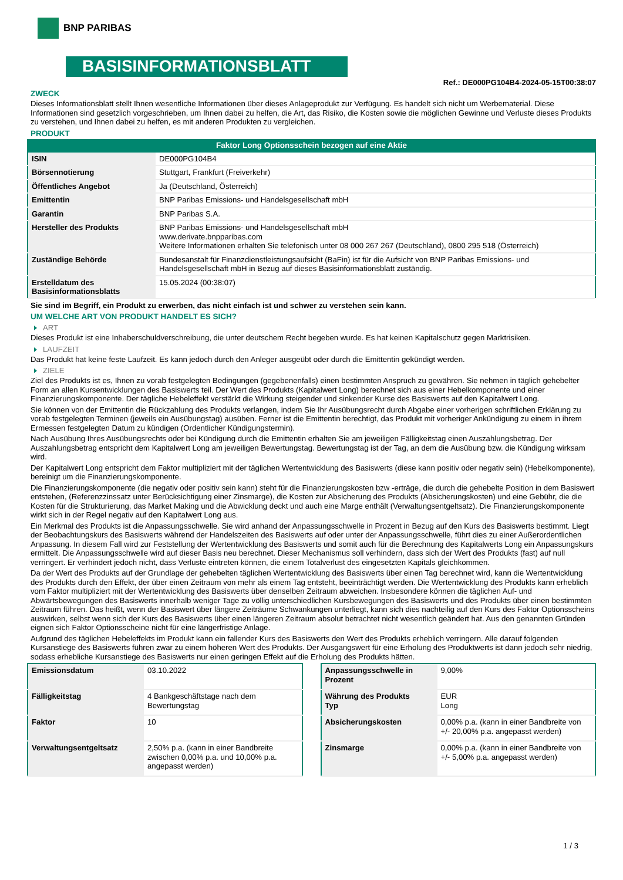BNP PARIBAS
BASISINFORMATIONSBLATT
Ref.: DE000PG104B4-2024-05-15T00:38:07
ZWECK
Dieses Informationsblatt stellt Ihnen wesentliche Informationen über dieses Anlageprodukt zur Verfügung. Es handelt sich nicht um Werbematerial. Diese Informationen sind gesetzlich vorgeschrieben, um Ihnen dabei zu helfen, die Art, das Risiko, die Kosten sowie die möglichen Gewinne und Verluste dieses Produkts zu verstehen, und Ihnen dabei zu helfen, es mit anderen Produkten zu vergleichen.
PRODUKT
Faktor Long Optionsschein bezogen auf eine Aktie
| ISIN | DE000PG104B4 |
| Börsennotierung | Stuttgart, Frankfurt (Freiverkehr) |
| Öffentliches Angebot | Ja (Deutschland, Österreich) |
| Emittentin | BNP Paribas Emissions- und Handelsgesellschaft mbH |
| Garantin | BNP Paribas S.A. |
| Hersteller des Produkts | BNP Paribas Emissions- und Handelsgesellschaft mbH www.derivate.bnpparibas.com Weitere Informationen erhalten Sie telefonisch unter 08 000 267 267 (Deutschland), 0800 295 518 (Österreich) |
| Zuständige Behörde | Bundesanstalt für Finanzdienstleistungsaufsicht (BaFin) ist für die Aufsicht von BNP Paribas Emissions- und Handelsgesellschaft mbH in Bezug auf dieses Basisinformationsblatt zuständig. |
| Erstelldatum des Basisinformationsblatts | 15.05.2024 (00:38:07) |
Sie sind im Begriff, ein Produkt zu erwerben, das nicht einfach ist und schwer zu verstehen sein kann.
UM WELCHE ART VON PRODUKT HANDELT ES SICH?
ART
Dieses Produkt ist eine Inhaberschuldverschreibung, die unter deutschem Recht begeben wurde. Es hat keinen Kapitalschutz gegen Marktrisiken.
LAUFZEIT
Das Produkt hat keine feste Laufzeit. Es kann jedoch durch den Anleger ausgeübt oder durch die Emittentin gekündigt werden.
ZIELE
Ziel des Produkts ist es, Ihnen zu vorab festgelegten Bedingungen (gegebenenfalls) einen bestimmten Anspruch zu gewähren. Sie nehmen in täglich gehebelter Form an allen Kursentwicklungen des Basiswerts teil. Der Wert des Produkts (Kapitalwert Long) berechnet sich aus einer Hebelkomponente und einer Finanzierungskomponente. Der tägliche Hebeleffekt verstärkt die Wirkung steigender und sinkender Kurse des Basiswerts auf den Kapitalwert Long.
Sie können von der Emittentin die Rückzahlung des Produkts verlangen, indem Sie Ihr Ausübungsrecht durch Abgabe einer vorherigen schriftlichen Erklärung zu vorab festgelegten Terminen (jeweils ein Ausübungstag) ausüben. Ferner ist die Emittentin berechtigt, das Produkt mit vorheriger Ankündigung zu einem in ihrem Ermessen festgelegten Datum zu kündigen (Ordentlicher Kündigungstermin).
Nach Ausübung Ihres Ausübungsrechts oder bei Kündigung durch die Emittentin erhalten Sie am jeweiligen Fälligkeitstag einen Auszahlungsbetrag. Der Auszahlungsbetrag entspricht dem Kapitalwert Long am jeweiligen Bewertungstag. Bewertungstag ist der Tag, an dem die Ausübung bzw. die Kündigung wirksam wird.
Der Kapitalwert Long entspricht dem Faktor multipliziert mit der täglichen Wertentwicklung des Basiswerts (diese kann positiv oder negativ sein) (Hebelkomponente), bereinigt um die Finanzierungskomponente.
Die Finanzierungskomponente (die negativ oder positiv sein kann) steht für die Finanzierungskosten bzw -erträge, die durch die gehebelte Position in dem Basiswert entstehen, (Referenzzinssatz unter Berücksichtigung einer Zinsmarge), die Kosten zur Absicherung des Produkts (Absicherungskosten) und eine Gebühr, die die Kosten für die Strukturierung, das Market Making und die Abwicklung deckt und auch eine Marge enthält (Verwaltungsentgeltsatz). Die Finanzierungskomponente wirkt sich in der Regel negativ auf den Kapitalwert Long aus.
Ein Merkmal des Produkts ist die Anpassungsschwelle. Sie wird anhand der Anpassungsschwelle in Prozent in Bezug auf den Kurs des Basiswerts bestimmt. Liegt der Beobachtungskurs des Basiswerts während der Handelszeiten des Basiswerts auf oder unter der Anpassungsschwelle, führt dies zu einer Außerordentlichen Anpassung. In diesem Fall wird zur Feststellung der Wertentwicklung des Basiswerts und somit auch für die Berechnung des Kapitalwerts Long ein Anpassungskurs ermittelt. Die Anpassungsschwelle wird auf dieser Basis neu berechnet. Dieser Mechanismus soll verhindern, dass sich der Wert des Produkts (fast) auf null verringert. Er verhindert jedoch nicht, dass Verluste eintreten können, die einem Totalverlust des eingesetzten Kapitals gleichkommen.
Da der Wert des Produkts auf der Grundlage der gehebelten täglichen Wertentwicklung des Basiswerts über einen Tag berechnet wird, kann die Wertentwicklung des Produkts durch den Effekt, der über einen Zeitraum von mehr als einem Tag entsteht, beeinträchtigt werden. Die Wertentwicklung des Produkts kann erheblich vom Faktor multipliziert mit der Wertentwicklung des Basiswerts über denselben Zeitraum abweichen. Insbesondere können die täglichen Auf- und Abwärtsbewegungen des Basiswerts innerhalb weniger Tage zu völlig unterschiedlichen Kursbewegungen des Basiswerts und des Produkts über einen bestimmten Zeitraum führen. Das heißt, wenn der Basiswert über längere Zeiträume Schwankungen unterliegt, kann sich dies nachteilig auf den Kurs des Faktor Optionsscheins auswirken, selbst wenn sich der Kurs des Basiswerts über einen längeren Zeitraum absolut betrachtet nicht wesentlich geändert hat. Aus den genannten Gründen eignen sich Faktor Optionsscheine nicht für eine längerfristige Anlage.
Aufgrund des täglichen Hebeleffekts im Produkt kann ein fallender Kurs des Basiswerts den Wert des Produkts erheblich verringern. Alle darauf folgenden Kursanstiege des Basiswerts führen zwar zu einem höheren Wert des Produkts. Der Ausgangswert für eine Erholung des Produktwerts ist dann jedoch sehr niedrig, sodass erhebliche Kursanstiege des Basiswerts nur einen geringen Effekt auf die Erholung des Produkts hätten.
| Emissionsdatum | 03.10.2022 |
| Fälligkeitstag | 4 Bankgeschäftstage nach dem Bewertungstag |
| Faktor | 10 |
| Verwaltungsentgeltsatz | 2,50% p.a. (kann in einer Bandbreite zwischen 0,00% p.a. und 10,00% p.a. angepasst werden) |
| Anpassungsschwelle in Prozent | 9,00% |
| Währung des Produkts Typ | EUR Long |
| Absicherungskosten | 0,00% p.a. (kann in einer Bandbreite von +/- 20,00% p.a. angepasst werden) |
| Zinsmarge | 0,00% p.a. (kann in einer Bandbreite von +/- 5,00% p.a. angepasst werden) |
1 / 3